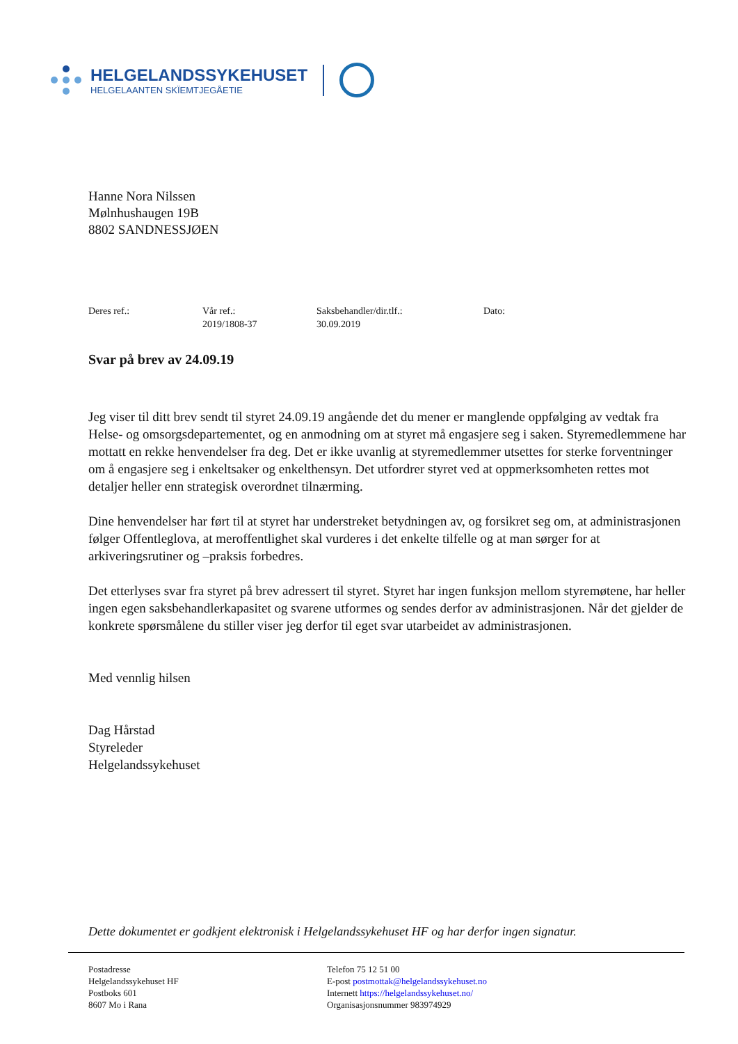HELGELANDSSYKEHUSET
HELGELAANTEN SKÏEMTJEGÅETIE
Hanne Nora Nilssen
Mølnhushaugen 19B
8802 SANDNESSJØEN
Deres ref.: Vår ref.:
2019/1808-37
Saksbehandler/dir.tlf.:
30.09.2019
Dato:
Svar på brev av 24.09.19
Jeg viser til ditt brev sendt til styret 24.09.19 angående det du mener er manglende oppfølging av vedtak fra Helse- og omsorgsdepartementet, og en anmodning om at styret må engasjere seg i saken. Styremedlemmene har mottatt en rekke henvendelser fra deg. Det er ikke uvanlig at styremedlemmer utsettes for sterke forventninger om å engasjere seg i enkeltsaker og enkelthensyn. Det utfordrer styret ved at oppmerksomheten rettes mot detaljer heller enn strategisk overordnet tilnærming.
Dine henvendelser har ført til at styret har understreket betydningen av, og forsikret seg om, at administrasjonen følger Offentleglova, at meroffentlighet skal vurderes i det enkelte tilfelle og at man sørger for at arkiveringsrutiner og –praksis forbedres.
Det etterlyses svar fra styret på brev adressert til styret. Styret har ingen funksjon mellom styremøtene, har heller ingen egen saksbehandlerkapasitet og svarene utformes og sendes derfor av administrasjonen. Når det gjelder de konkrete spørsmålene du stiller viser jeg derfor til eget svar utarbeidet av administrasjonen.
Med vennlig hilsen
Dag Hårstad
Styreleder
Helgelandssykehuset
Dette dokumentet er godkjent elektronisk i Helgelandssykehuset HF og har derfor ingen signatur.
Postadresse
Helgelandssykehuset HF
Postboks 601
8607 Mo i Rana
Telefon 75 12 51 00
E-post postmottak@helgelandssykehuset.no
Internett https://helgelandssykehuset.no/
Organisasjonsnummer 983974929